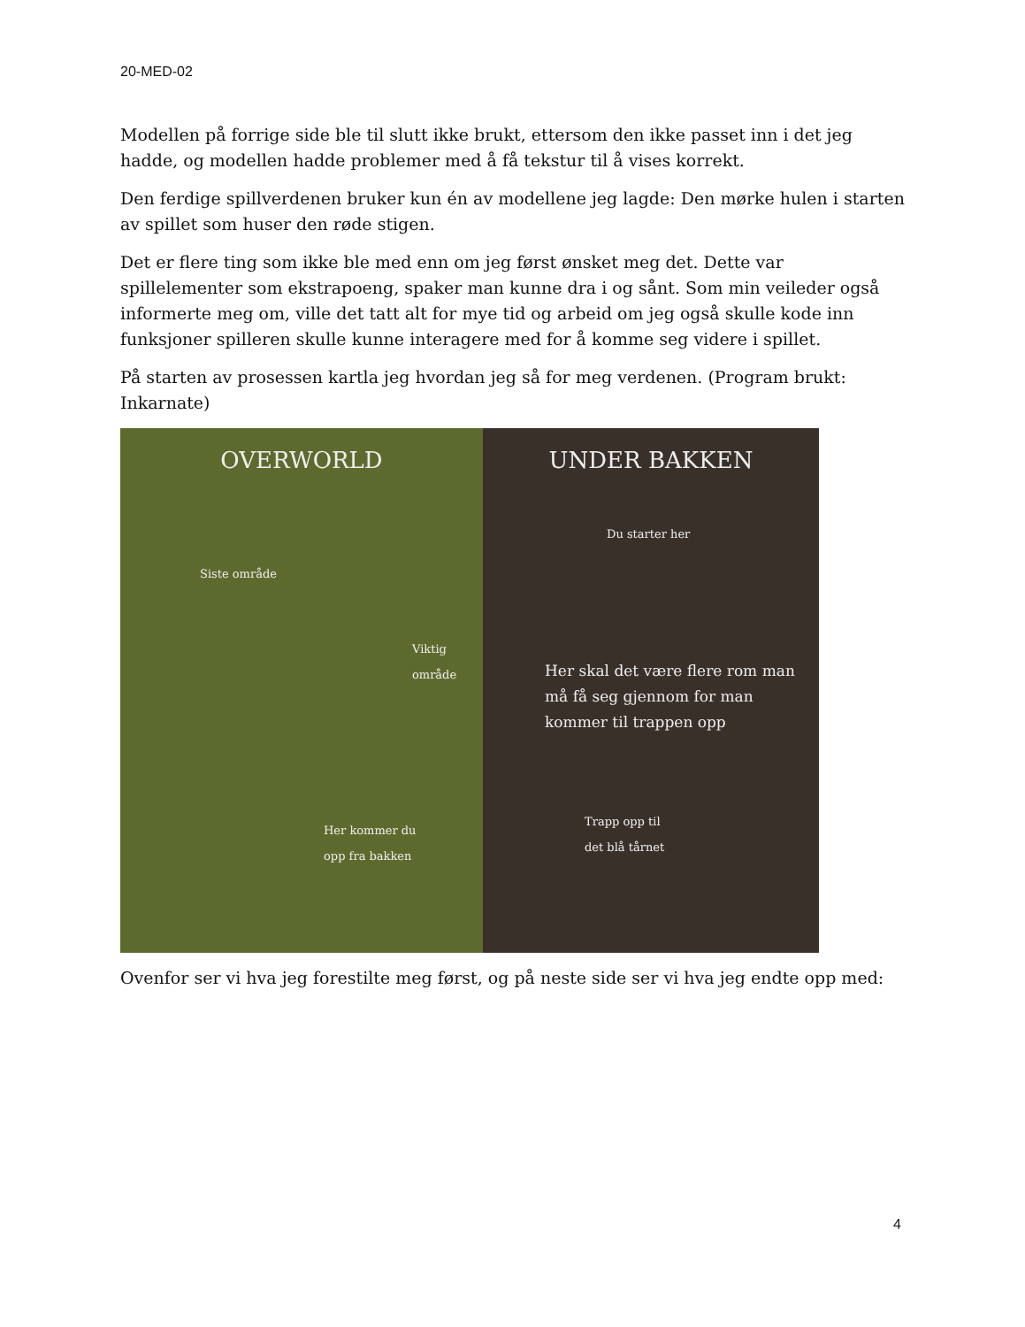20-MED-02
Modellen på forrige side ble til slutt ikke brukt, ettersom den ikke passet inn i det jeg hadde, og modellen hadde problemer med å få tekstur til å vises korrekt.
Den ferdige spillverdenen bruker kun én av modellene jeg lagde: Den mørke hulen i starten av spillet som huser den røde stigen.
Det er flere ting som ikke ble med enn om jeg først ønsket meg det. Dette var spillelementer som ekstrapoeng, spaker man kunne dra i og sånt. Som min veileder også informerte meg om, ville det tatt alt for mye tid og arbeid om jeg også skulle kode inn funksjoner spilleren skulle kunne interagere med for å komme seg videre i spillet.
På starten av prosessen kartla jeg hvordan jeg så for meg verdenen. (Program brukt: Inkarnate)
OVERWORLD
Siste område
Viktig
område
Her kommer du
opp fra bakken
UNDER BAKKEN
Du starter her
Her skal det være flere rom man må få seg gjennom for man kommer til trappen opp
Trapp opp til
det blå tårnet
Ovenfor ser vi hva jeg forestilte meg først, og på neste side ser vi hva jeg endte opp med:
4